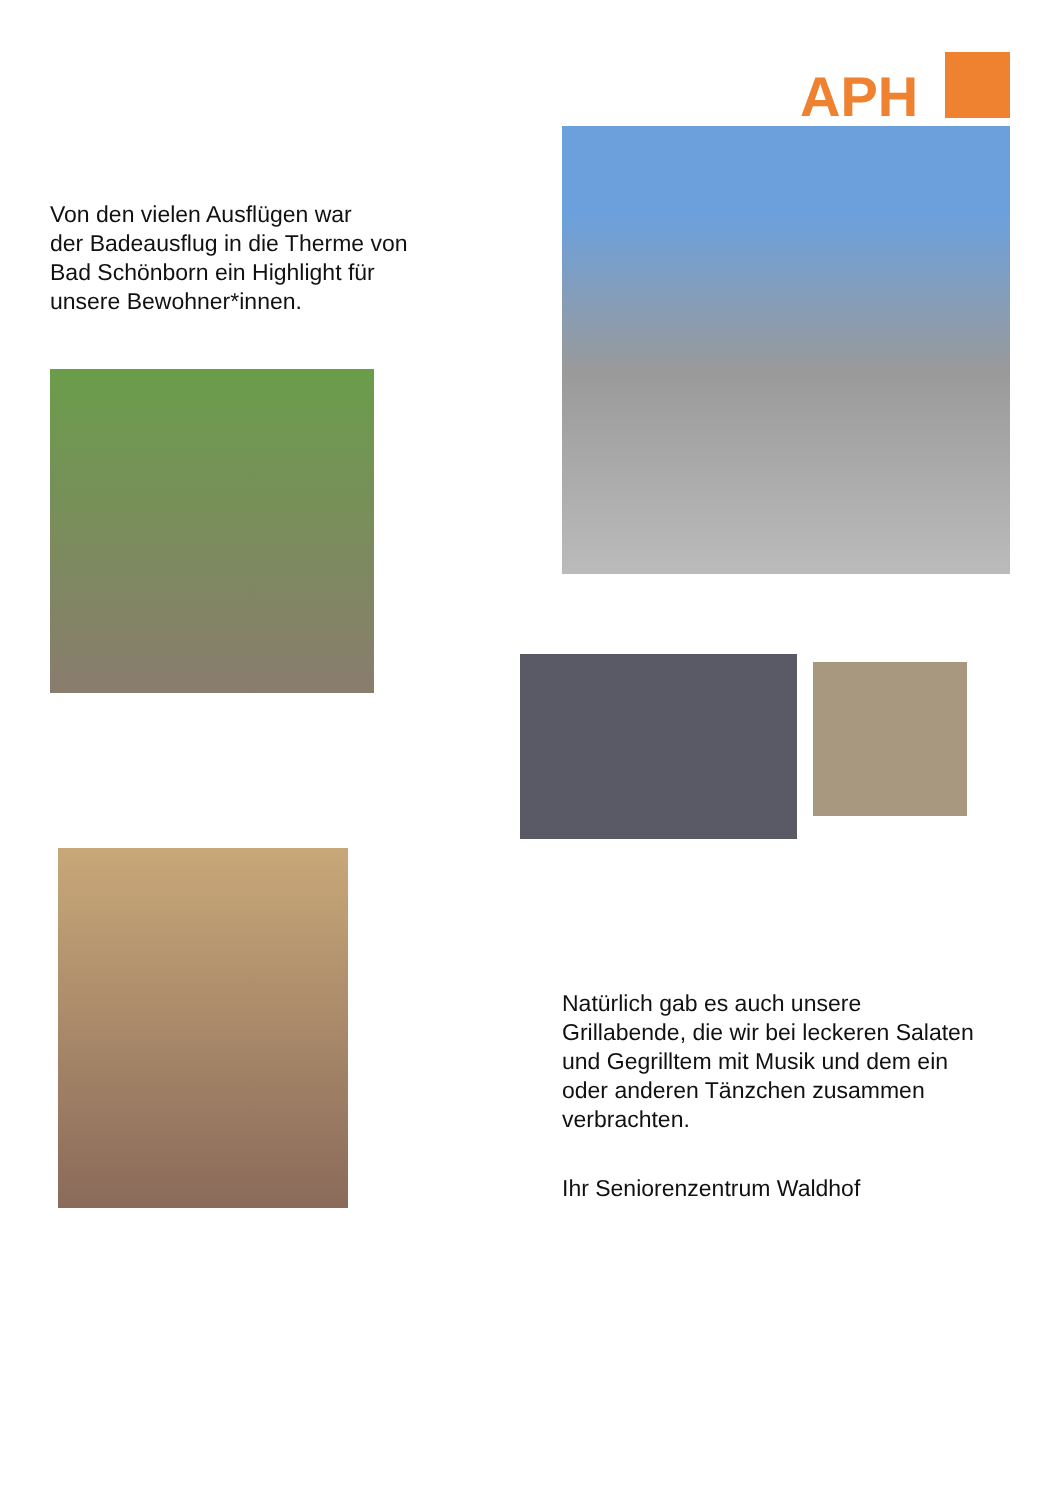APH
Von den vielen Ausflügen war
der Badeausflug in die Therme von
Bad Schönborn ein Highlight für
unsere Bewohner*innen.
Natürlich gab es auch unsere
Grillabende, die wir bei leckeren Salaten
und Gegrilltem mit Musik und dem ein
oder anderen Tänzchen zusammen
verbrachten.
Ihr Seniorenzentrum Waldhof